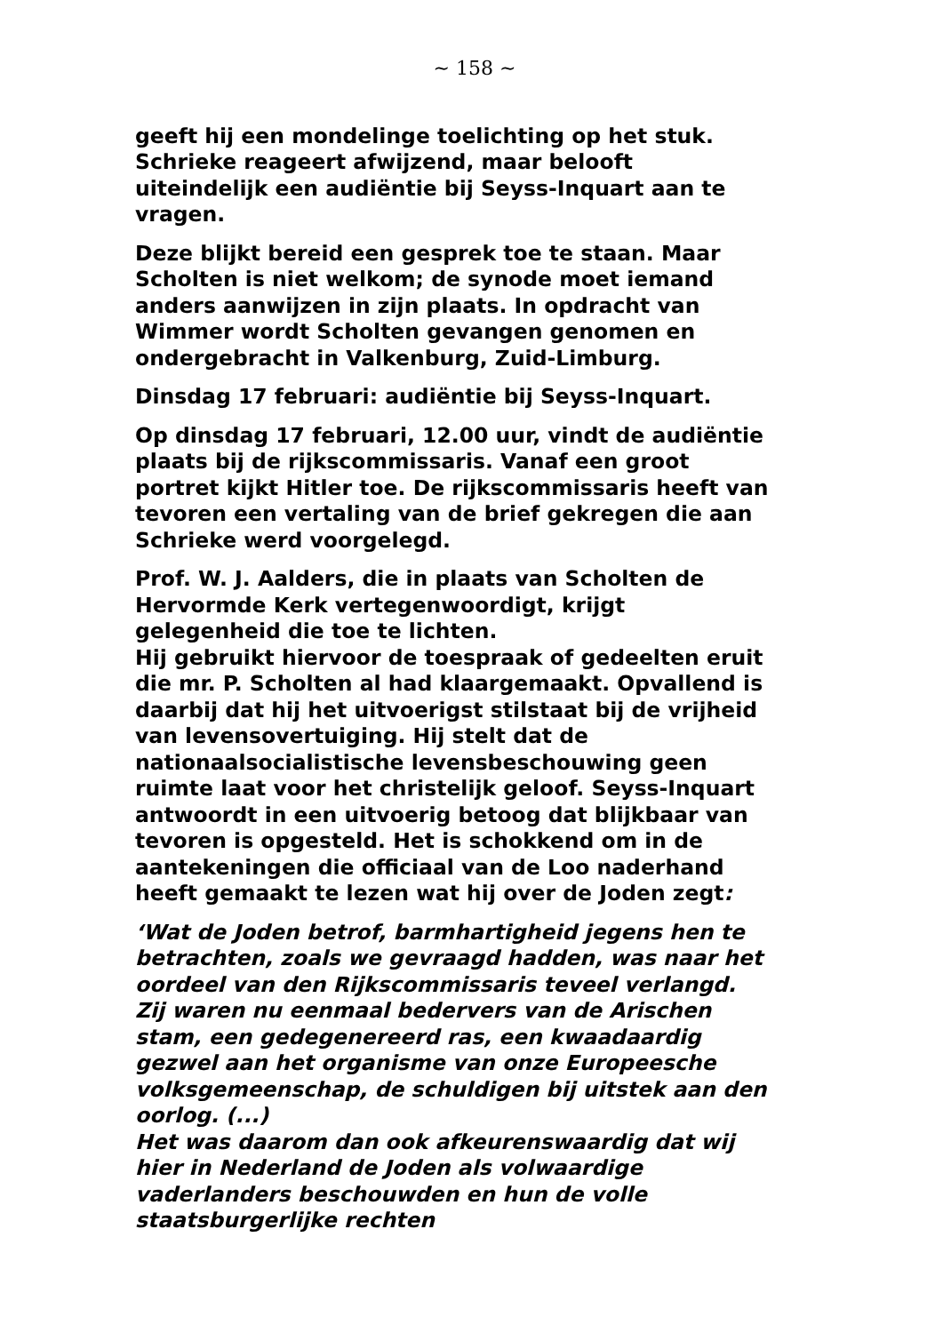~ 158 ~
geeft hij een mondelinge toelichting op het stuk. Schrieke reageert afwijzend, maar belooft uiteindelijk een audiëntie bij Seyss-Inquart aan te vragen.
Deze blijkt bereid een gesprek toe te staan. Maar Scholten is niet welkom; de synode moet iemand anders aanwijzen in zijn plaats. In opdracht van Wimmer wordt Scholten gevangen genomen en ondergebracht in Valkenburg, Zuid-Limburg.
Dinsdag 17 februari: audiëntie bij Seyss-Inquart.
Op dinsdag 17 februari, 12.00 uur, vindt de audiëntie plaats bij de rijkscommissaris. Vanaf een groot portret kijkt Hitler toe. De rijkscommissaris heeft van tevoren een vertaling van de brief gekregen die aan Schrieke werd voorgelegd.
Prof. W. J. Aalders, die in plaats van Scholten de Hervormde Kerk vertegenwoordigt, krijgt gelegenheid die toe te lichten.
Hij gebruikt hiervoor de toespraak of gedeelten eruit die mr. P. Scholten al had klaargemaakt. Opvallend is daarbij dat hij het uitvoerigst stilstaat bij de vrijheid van levensovertuiging. Hij stelt dat de nationaalsocialistische levensbeschouwing geen ruimte laat voor het christelijk geloof. Seyss-Inquart antwoordt in een uitvoerig betoog dat blijkbaar van tevoren is opgesteld. Het is schokkend om in de aantekeningen die officiaal van de Loo naderhand heeft gemaakt te lezen wat hij over de Joden zegt:
‘Wat de Joden betrof, barmhartigheid jegens hen te betrachten, zoals we gevraagd hadden, was naar het oordeel van den Rijkscommissaris teveel verlangd. Zij waren nu eenmaal bedervers van de Arischen stam, een gedegenereerd ras, een kwaadaardig gezwel aan het organisme van onze Europeesche volksgemeenschap, de schuldigen bij uitstek aan den oorlog. (...)
Het was daarom dan ook afkeurenswaardig dat wij hier in Nederland de Joden als volwaardige vaderlanders beschouwden en hun de volle staatsburgerlijke rechten